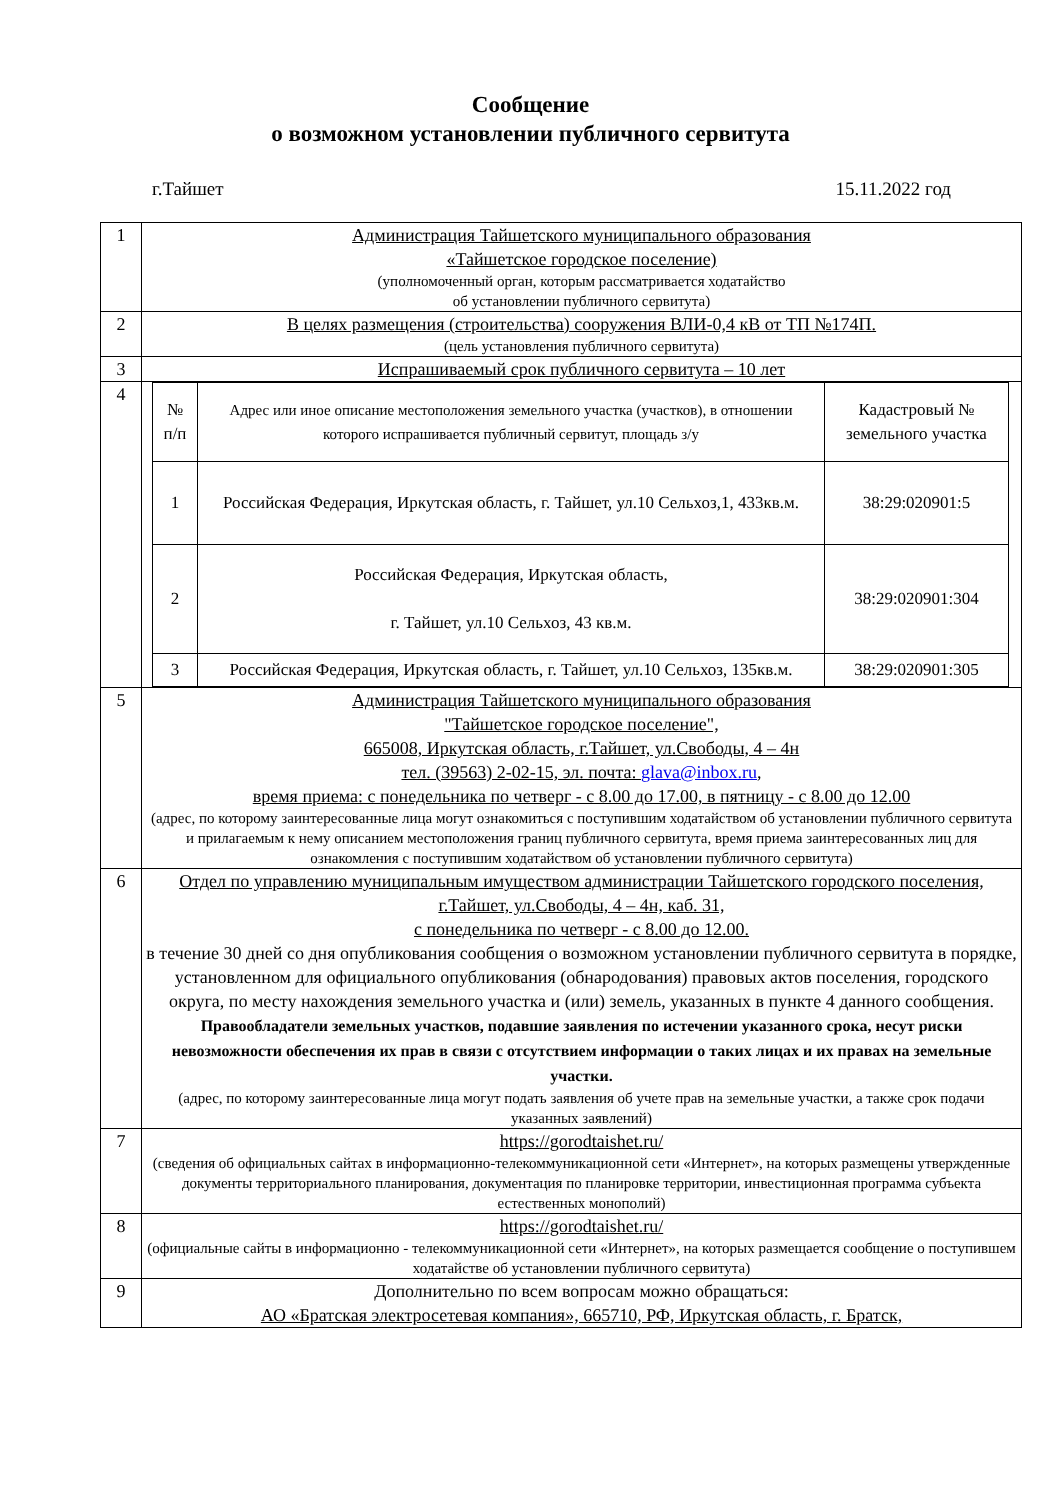Сообщение
о возможном установлении публичного сервитута
г.Тайшет 15.11.2022 год
| 1 | Администрация Тайшетского муниципального образования «Тайшетское городское поселение) (уполномоченный орган, которым рассматривается ходатайство об установлении публичного сервитута) |
| 2 | В целях размещения (строительства) сооружения ВЛИ-0,4 кВ от ТП №174П. (цель установления публичного сервитута) |
| 3 | Испрашиваемый срок публичного сервитута – 10 лет |
| 4 | / № п/п / Адрес или иное описание местоположения земельного участка (участков), в отношении которого испрашивается публичный сервитут, площадь з/у / Кадастровый № земельного участка / / --- / --- / --- / / 1 / Российская Федерация, Иркутская область, г. Тайшет, ул.10 Сельхоз,1, 433кв.м. / 38:29:020901:5 / / 2 / Российская Федерация, Иркутская область, г. Тайшет, ул.10 Сельхоз, 43 кв.м. / 38:29:020901:304 / / 3 / Российская Федерация, Иркутская область, г. Тайшет, ул.10 Сельхоз, 135кв.м. / 38:29:020901:305 / |
| 5 | Администрация Тайшетского муниципального образования "Тайшетское городское поселение", 665008, Иркутская область, г.Тайшет, ул.Свободы, 4 – 4н тел. (39563) 2-02-15, эл. почта: glava@inbox.ru , время приема: с понедельника по четверг - с 8.00 до 17.00, в пятницу - с 8.00 до 12.00 (адрес, по которому заинтересованные лица могут ознакомиться с поступившим ходатайством об установлении публичного сервитута и прилагаемым к нему описанием местоположения границ публичного сервитута, время приема заинтересованных лиц для ознакомления с поступившим ходатайством об установлении публичного сервитута) |
| 6 | Отдел по управлению муниципальным имуществом администрации Тайшетского городского поселения, г.Тайшет, ул.Свободы, 4 – 4н, каб. 31, с понедельника по четверг - с 8.00 до 12.00. в течение 30 дней со дня опубликования сообщения о возможном установлении публичного сервитута в порядке, установленном для официального опубликования (обнародования) правовых актов поселения, городского округа, по месту нахождения земельного участка и (или) земель, указанных в пункте 4 данного сообщения. Правообладатели земельных участков, подавшие заявления по истечении указанного срока, несут риски невозможности обеспечения их прав в связи с отсутствием информации о таких лицах и их правах на земельные участки. (адрес, по которому заинтересованные лица могут подать заявления об учете прав на земельные участки, а также срок подачи указанных заявлений) |
| 7 | https://gorodtaishet.ru/ (сведения об официальных сайтах в информационно-телекоммуникационной сети «Интернет», на которых размещены утвержденные документы территориального планирования, документация по планировке территории, инвестиционная программа субъекта естественных монополий) |
| 8 | https://gorodtaishet.ru/ (официальные сайты в информационно - телекоммуникационной сети «Интернет», на которых размещается сообщение о поступившем ходатайстве об установлении публичного сервитута) |
| 9 | Дополнительно по всем вопросам можно обращаться: АО «Братская электросетевая компания», 665710, РФ, Иркутская область, г. Братск, |